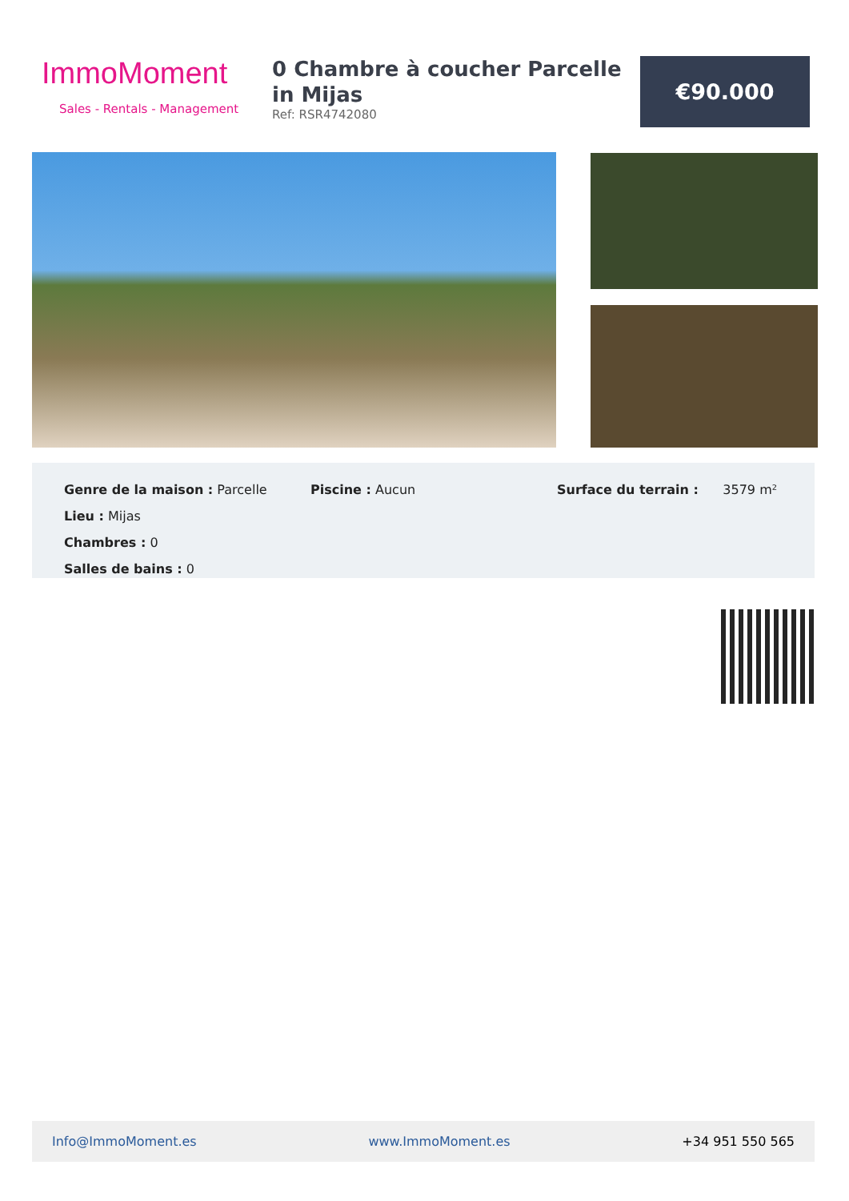ImmoMoment
Sales - Rentals - Management
0 Chambre à coucher Parcelle in Mijas
Ref: RSR4742080
€90.000
Genre de la maison : Parcelle Piscine : Aucun Surface du terrain : 3579 m²
Lieu : Mijas
Chambres : 0
Salles de bains : 0
Info@ImmoMoment.es www.ImmoMoment.es +34 951 550 565